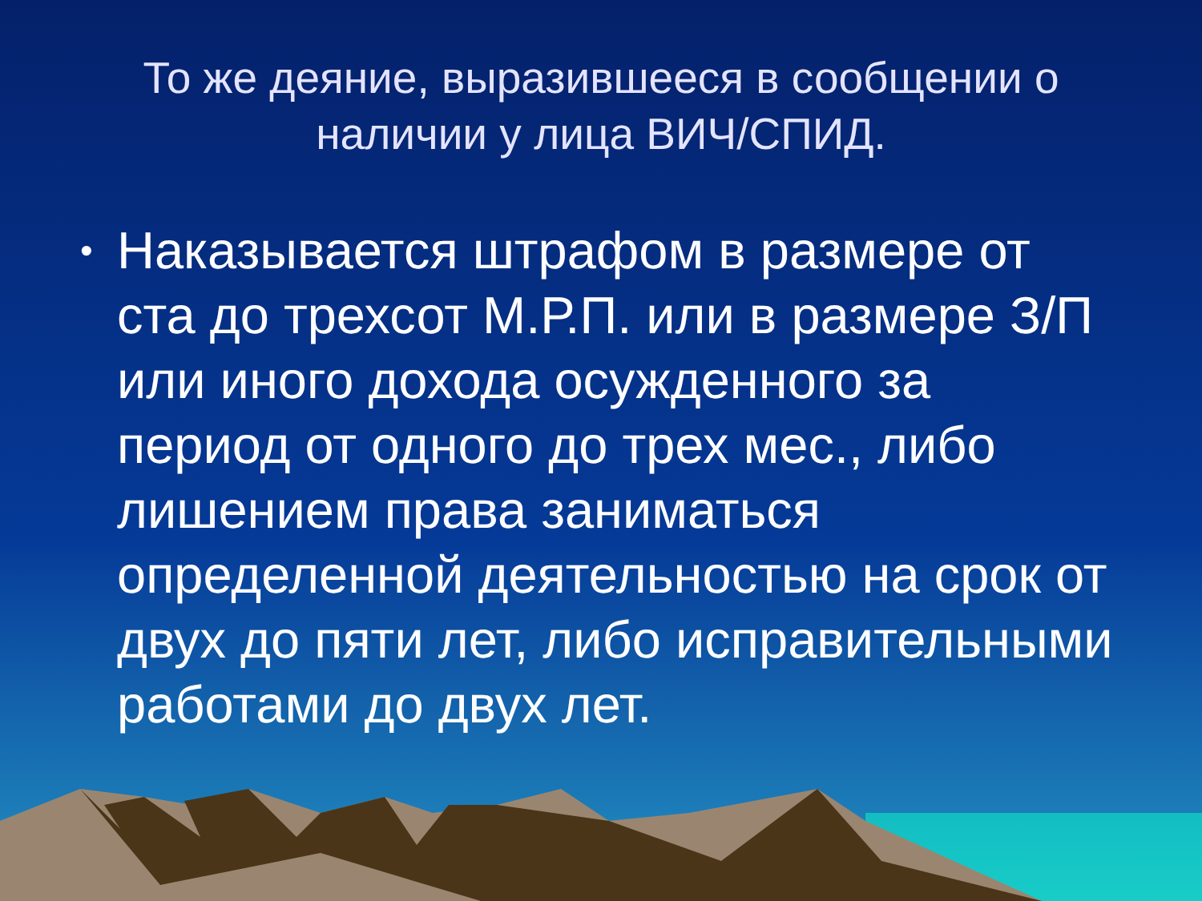То же деяние, выразившееся в сообщении о наличии у лица ВИЧ/СПИД.
• Наказывается штрафом в размере от ста до трехсот М.Р.П. или в размере З/П или иного дохода осужденного за период от одного до трех мес., либо лишением права заниматься определенной деятельностью на срок от двух до пяти лет, либо исправительными работами до двух лет.